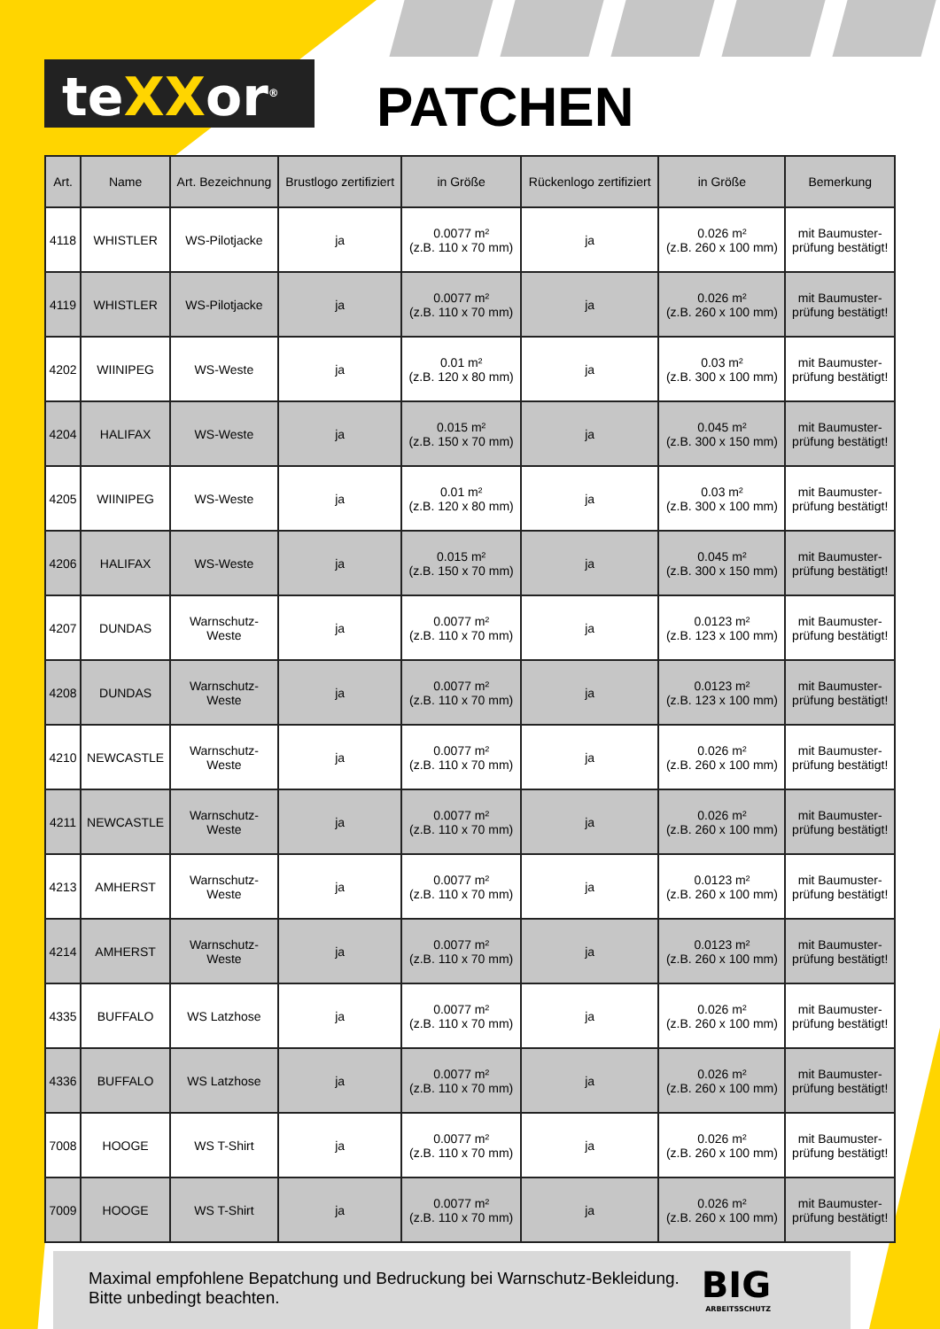teXXor<sup>®</sup> PATCHEN
| Art. | Name | Art. Bezeichnung | Brustlogo zertifiziert | in Größe | Rückenlogo zertifiziert | in Größe | Bemerkung |
| --- | --- | --- | --- | --- | --- | --- | --- |
| 4118 | WHISTLER | WS-Pilotjacke | ja | 0.0077 m² (z.B. 110 x 70 mm) | ja | 0.026 m² (z.B. 260 x 100 mm) | mit Baumuster- prüfung bestätigt! |
| 4119 | WHISTLER | WS-Pilotjacke | ja | 0.0077 m² (z.B. 110 x 70 mm) | ja | 0.026 m² (z.B. 260 x 100 mm) | mit Baumuster- prüfung bestätigt! |
| 4202 | WIINIPEG | WS-Weste | ja | 0.01 m² (z.B. 120 x 80 mm) | ja | 0.03 m² (z.B. 300 x 100 mm) | mit Baumuster- prüfung bestätigt! |
| 4204 | HALIFAX | WS-Weste | ja | 0.015 m² (z.B. 150 x 70 mm) | ja | 0.045 m² (z.B. 300 x 150 mm) | mit Baumuster- prüfung bestätigt! |
| 4205 | WIINIPEG | WS-Weste | ja | 0.01 m² (z.B. 120 x 80 mm) | ja | 0.03 m² (z.B. 300 x 100 mm) | mit Baumuster- prüfung bestätigt! |
| 4206 | HALIFAX | WS-Weste | ja | 0.015 m² (z.B. 150 x 70 mm) | ja | 0.045 m² (z.B. 300 x 150 mm) | mit Baumuster- prüfung bestätigt! |
| 4207 | DUNDAS | Warnschutz- Weste | ja | 0.0077 m² (z.B. 110 x 70 mm) | ja | 0.0123 m² (z.B. 123 x 100 mm) | mit Baumuster- prüfung bestätigt! |
| 4208 | DUNDAS | Warnschutz- Weste | ja | 0.0077 m² (z.B. 110 x 70 mm) | ja | 0.0123 m² (z.B. 123 x 100 mm) | mit Baumuster- prüfung bestätigt! |
| 4210 | NEWCASTLE | Warnschutz- Weste | ja | 0.0077 m² (z.B. 110 x 70 mm) | ja | 0.026 m² (z.B. 260 x 100 mm) | mit Baumuster- prüfung bestätigt! |
| 4211 | NEWCASTLE | Warnschutz- Weste | ja | 0.0077 m² (z.B. 110 x 70 mm) | ja | 0.026 m² (z.B. 260 x 100 mm) | mit Baumuster- prüfung bestätigt! |
| 4213 | AMHERST | Warnschutz- Weste | ja | 0.0077 m² (z.B. 110 x 70 mm) | ja | 0.0123 m² (z.B. 260 x 100 mm) | mit Baumuster- prüfung bestätigt! |
| 4214 | AMHERST | Warnschutz- Weste | ja | 0.0077 m² (z.B. 110 x 70 mm) | ja | 0.0123 m² (z.B. 260 x 100 mm) | mit Baumuster- prüfung bestätigt! |
| 4335 | BUFFALO | WS Latzhose | ja | 0.0077 m² (z.B. 110 x 70 mm) | ja | 0.026 m² (z.B. 260 x 100 mm) | mit Baumuster- prüfung bestätigt! |
| 4336 | BUFFALO | WS Latzhose | ja | 0.0077 m² (z.B. 110 x 70 mm) | ja | 0.026 m² (z.B. 260 x 100 mm) | mit Baumuster- prüfung bestätigt! |
| 7008 | HOOGE | WS T-Shirt | ja | 0.0077 m² (z.B. 110 x 70 mm) | ja | 0.026 m² (z.B. 260 x 100 mm) | mit Baumuster- prüfung bestätigt! |
| 7009 | HOOGE | WS T-Shirt | ja | 0.0077 m² (z.B. 110 x 70 mm) | ja | 0.026 m² (z.B. 260 x 100 mm) | mit Baumuster- prüfung bestätigt! |
Maximal empfohlene Bepatchung und Bedruckung bei Warnschutz-Bekleidung.
Bitte unbedingt beachten.
BIG
ARBEITSSCHUTZ